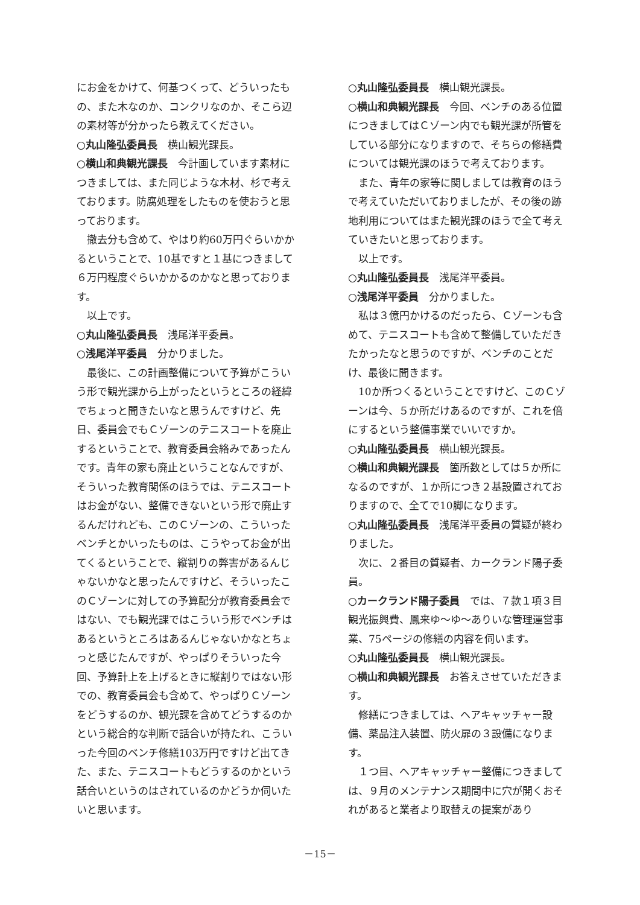にお金をかけて、何基つくって、どういったもの、また木なのか、コンクリなのか、そこら辺の素材等が分かったら教えてください。
○丸山隆弘委員長　横山観光課長。
○横山和典観光課長　今計画しています素材につきましては、また同じような木材、杉で考えております。防腐処理をしたものを使おうと思っております。
撤去分も含めて、やはり約60万円ぐらいかかるということで、10基ですと１基につきまして６万円程度ぐらいかかるのかなと思っております。
以上です。
○丸山隆弘委員長　浅尾洋平委員。
○浅尾洋平委員　分かりました。
最後に、この計画整備について予算がこういう形で観光課から上がったというところの経緯でちょっと聞きたいなと思うんですけど、先日、委員会でもＣゾーンのテニスコートを廃止するということで、教育委員会絡みであったんです。青年の家も廃止ということなんですが、そういった教育関係のほうでは、テニスコートはお金がない、整備できないという形で廃止するんだけれども、このＣゾーンの、こういったベンチとかいったものは、こうやってお金が出てくるということで、縦割りの弊害があるんじゃないかなと思ったんですけど、そういったこのＣゾーンに対しての予算配分が教育委員会ではない、でも観光課ではこういう形でベンチはあるというところはあるんじゃないかなとちょっと感じたんですが、やっぱりそういった今回、予算計上を上げるときに縦割りではない形での、教育委員会も含めて、やっぱりＣゾーンをどうするのか、観光課を含めてどうするのかという総合的な判断で話合いが持たれ、こういった今回のベンチ修繕103万円ですけど出てきた、また、テニスコートもどうするのかという話合いというのはされているのかどうか伺いたいと思います。
○丸山隆弘委員長　横山観光課長。
○横山和典観光課長　今回、ベンチのある位置につきましてはＣゾーン内でも観光課が所管をしている部分になりますので、そちらの修繕費については観光課のほうで考えております。
また、青年の家等に関しましては教育のほうで考えていただいておりましたが、その後の跡地利用についてはまた観光課のほうで全て考えていきたいと思っております。
以上です。
○丸山隆弘委員長　浅尾洋平委員。
○浅尾洋平委員　分かりました。
私は３億円かけるのだったら、Ｃゾーンも含めて、テニスコートも含めて整備していただきたかったなと思うのですが、ベンチのことだけ、最後に聞きます。
10か所つくるということですけど、このＣゾーンは今、５か所だけあるのですが、これを倍にするという整備事業でいいですか。
○丸山隆弘委員長　横山観光課長。
○横山和典観光課長　箇所数としては５か所になるのですが、１か所につき２基設置されておりますので、全てで10脚になります。
○丸山隆弘委員長　浅尾洋平委員の質疑が終わりました。
次に、２番目の質疑者、カークランド陽子委員。
○カークランド陽子委員　では、７款１項３目観光振興費、鳳来ゆ～ゆ～ありいな管理運営事業、75ページの修繕の内容を伺います。
○丸山隆弘委員長　横山観光課長。
○横山和典観光課長　お答えさせていただきます。
修繕につきましては、ヘアキャッチャー設備、薬品注入装置、防火扉の３設備になります。
１つ目、ヘアキャッチャー整備につきましては、９月のメンテナンス期間中に穴が開くおそれがあると業者より取替えの提案があり
－15－